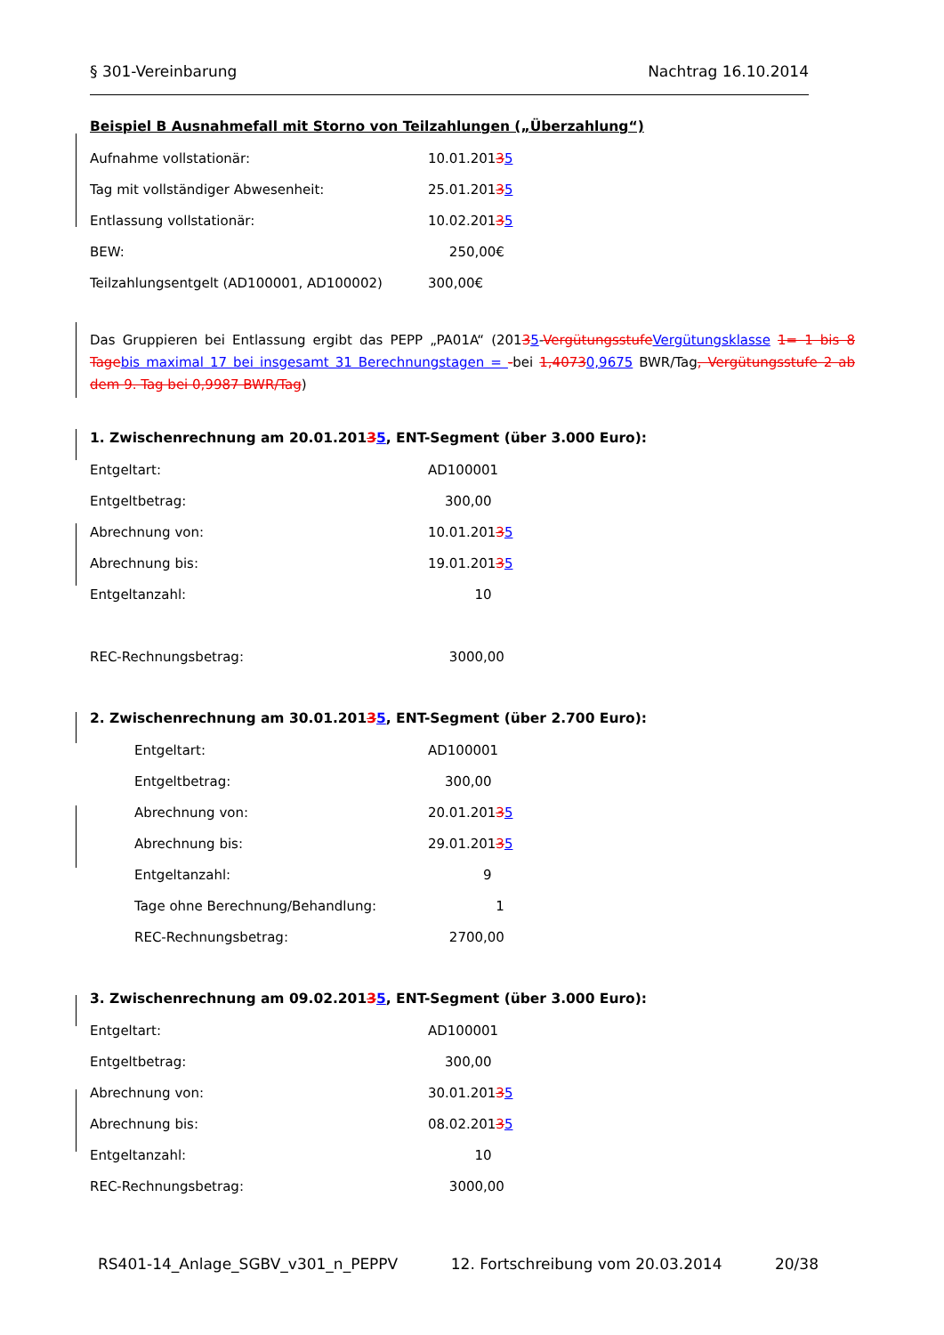§ 301-Vereinbarung Nachtrag 16.10.2014
Beispiel B Ausnahmefall mit Storno von Teilzahlungen („Überzahlung“)
Aufnahme vollstationär: 10.01.20135
Tag mit vollständiger Abwesenheit: 25.01.20135
Entlassung vollstationär: 10.02.20135
BEW: 250,00€
Teilzahlungsentgelt (AD100001, AD100002) 300,00€
Das Gruppieren bei Entlassung ergibt das PEPP „PA01A“ (20135-VergütungsstufeVergütungsklasse 1= 1 bis 8 Tagebis maximal 17 bei insgesamt 31 Berechnungstagen = -bei 1,40730,9675 BWR/Tag, Vergütungsstufe 2 ab dem 9. Tag bei 0,9987 BWR/Tag)
1. Zwischenrechnung am 20.01.20135, ENT-Segment (über 3.000 Euro):
Entgeltart: AD100001
Entgeltbetrag: 300,00
Abrechnung von: 10.01.20135
Abrechnung bis: 19.01.20135
Entgeltanzahl: 10
REC-Rechnungsbetrag: 3000,00
2. Zwischenrechnung am 30.01.20135, ENT-Segment (über 2.700 Euro):
Entgeltart: AD100001
Entgeltbetrag: 300,00
Abrechnung von: 20.01.20135
Abrechnung bis: 29.01.20135
Entgeltanzahl: 9
Tage ohne Berechnung/Behandlung: 1
REC-Rechnungsbetrag: 2700,00
3. Zwischenrechnung am 09.02.20135, ENT-Segment (über 3.000 Euro):
Entgeltart: AD100001
Entgeltbetrag: 300,00
Abrechnung von: 30.01.20135
Abrechnung bis: 08.02.20135
Entgeltanzahl: 10
REC-Rechnungsbetrag: 3000,00
RS401-14_Anlage_SGBV_v301_n_PEPPV 12. Fortschreibung vom 20.03.2014 20/38